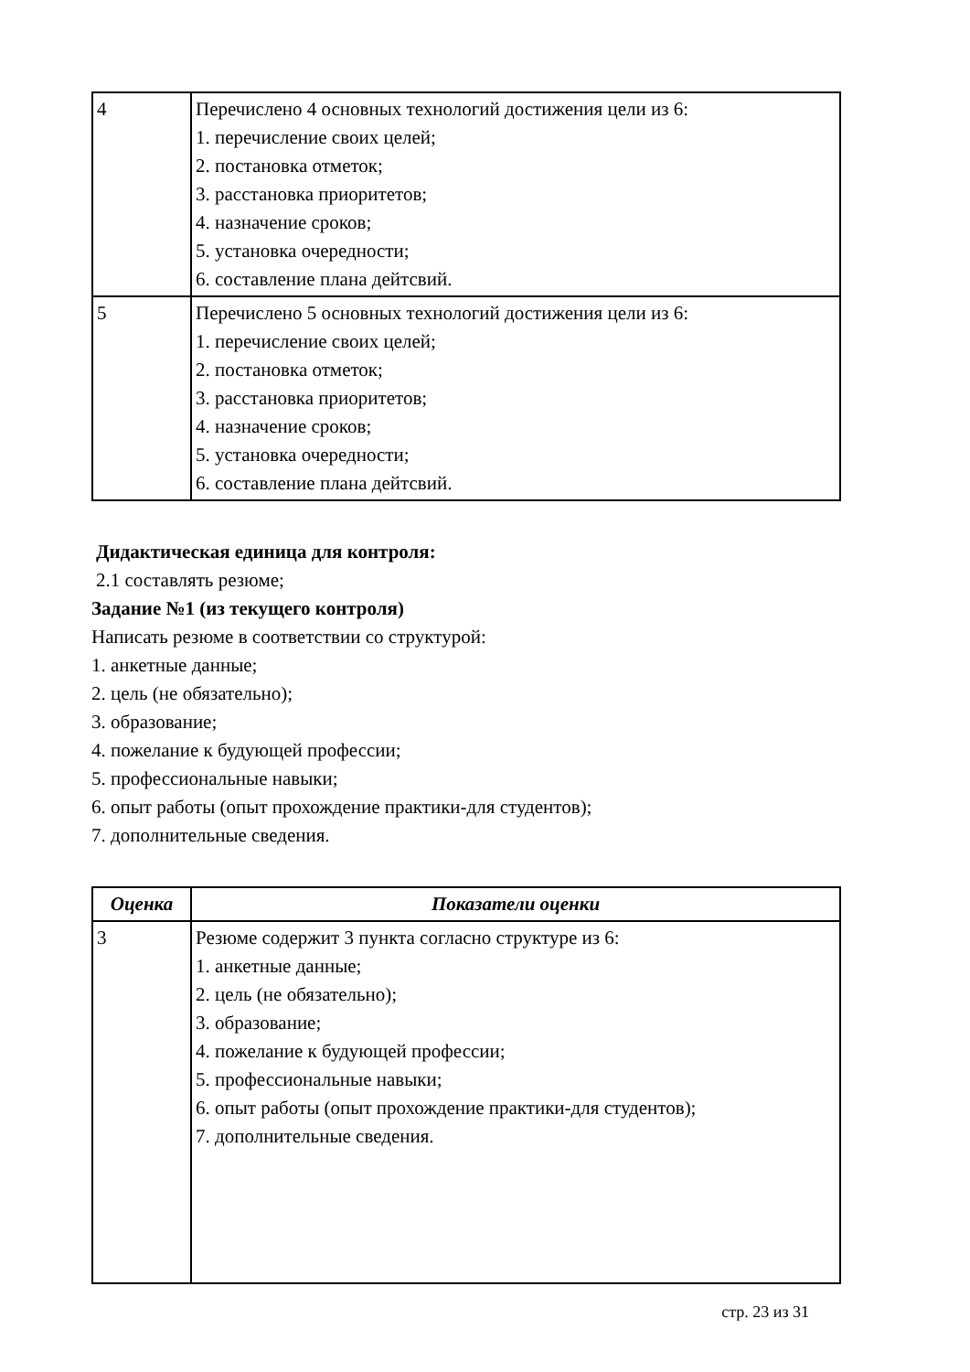| 4 | Перечислено 4 основных технологий достижения цели из 6: 1. перечисление своих целей; 2. постановка отметок; 3. расстановка приоритетов; 4. назначение сроков; 5. установка очередности; 6. составление плана дейтсвий. |
| 5 | Перечислено 5 основных технологий достижения цели из 6: 1. перечисление своих целей; 2. постановка отметок; 3. расстановка приоритетов; 4. назначение сроков; 5. установка очередности; 6. составление плана дейтсвий. |
Дидактическая единица для контроля:
2.1 составлять резюме;
Задание №1 (из текущего контроля)
Написать резюме в соответствии со структурой:
1. анкетные данные;
2. цель (не обязательно);
3. образование;
4. пожелание к будующей профессии;
5. профессиональные навыки;
6. опыт работы (опыт прохождение практики-для студентов);
7. дополнительные сведения.
| Оценка | Показатели оценки |
| --- | --- |
| 3 | Резюме содержит 3 пункта согласно структуре из 6: 1. анкетные данные; 2. цель (не обязательно); 3. образование; 4. пожелание к будующей профессии; 5. профессиональные навыки; 6. опыт работы (опыт прохождение практики-для студентов); 7. дополнительные сведения. |
стр. 23 из 31